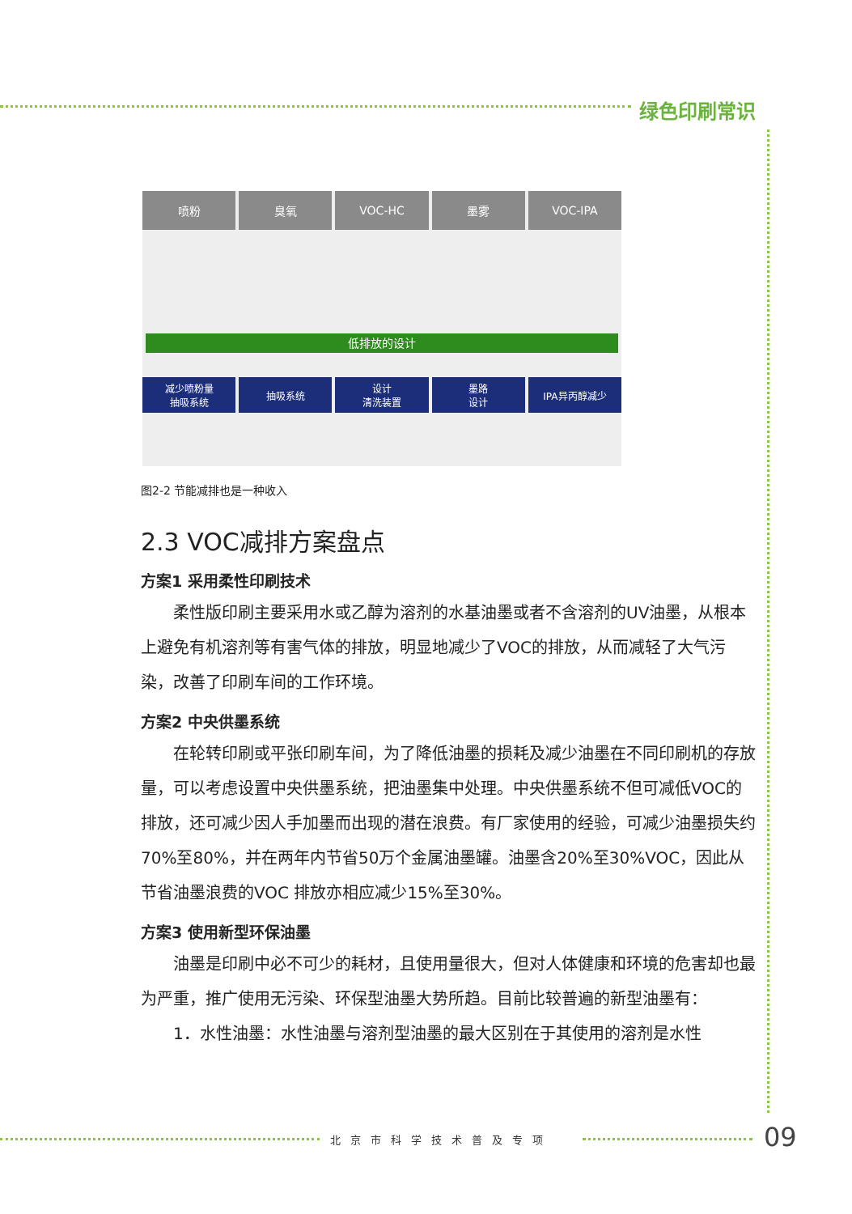绿色印刷常识
喷粉 臭氧 VOC-HC 墨雾 VOC-IPA
低排放的设计
减少喷粉量
抽吸系统
抽吸系统 设计
清洗装置
墨路
设计
IPA异丙醇减少
图2-2 节能减排也是一种收入
2.3 VOC减排方案盘点
方案1 采用柔性印刷技术
柔性版印刷主要采用水或乙醇为溶剂的水基油墨或者不含溶剂的UV油墨，从根本上避免有机溶剂等有害气体的排放，明显地减少了VOC的排放，从而减轻了大气污染，改善了印刷车间的工作环境。
方案2 中央供墨系统
在轮转印刷或平张印刷车间，为了降低油墨的损耗及减少油墨在不同印刷机的存放量，可以考虑设置中央供墨系统，把油墨集中处理。中央供墨系统不但可减低VOC的排放，还可减少因人手加墨而出现的潜在浪费。有厂家使用的经验，可减少油墨损失约70%至80%，并在两年内节省50万个金属油墨罐。油墨含20%至30%VOC，因此从节省油墨浪费的VOC 排放亦相应减少15%至30%。
方案3 使用新型环保油墨
油墨是印刷中必不可少的耗材，且使用量很大，但对人体健康和环境的危害却也最为严重，推广使用无污染、环保型油墨大势所趋。目前比较普遍的新型油墨有：
1．水性油墨：水性油墨与溶剂型油墨的最大区别在于其使用的溶剂是水性
北京市科学技术普及专项 09